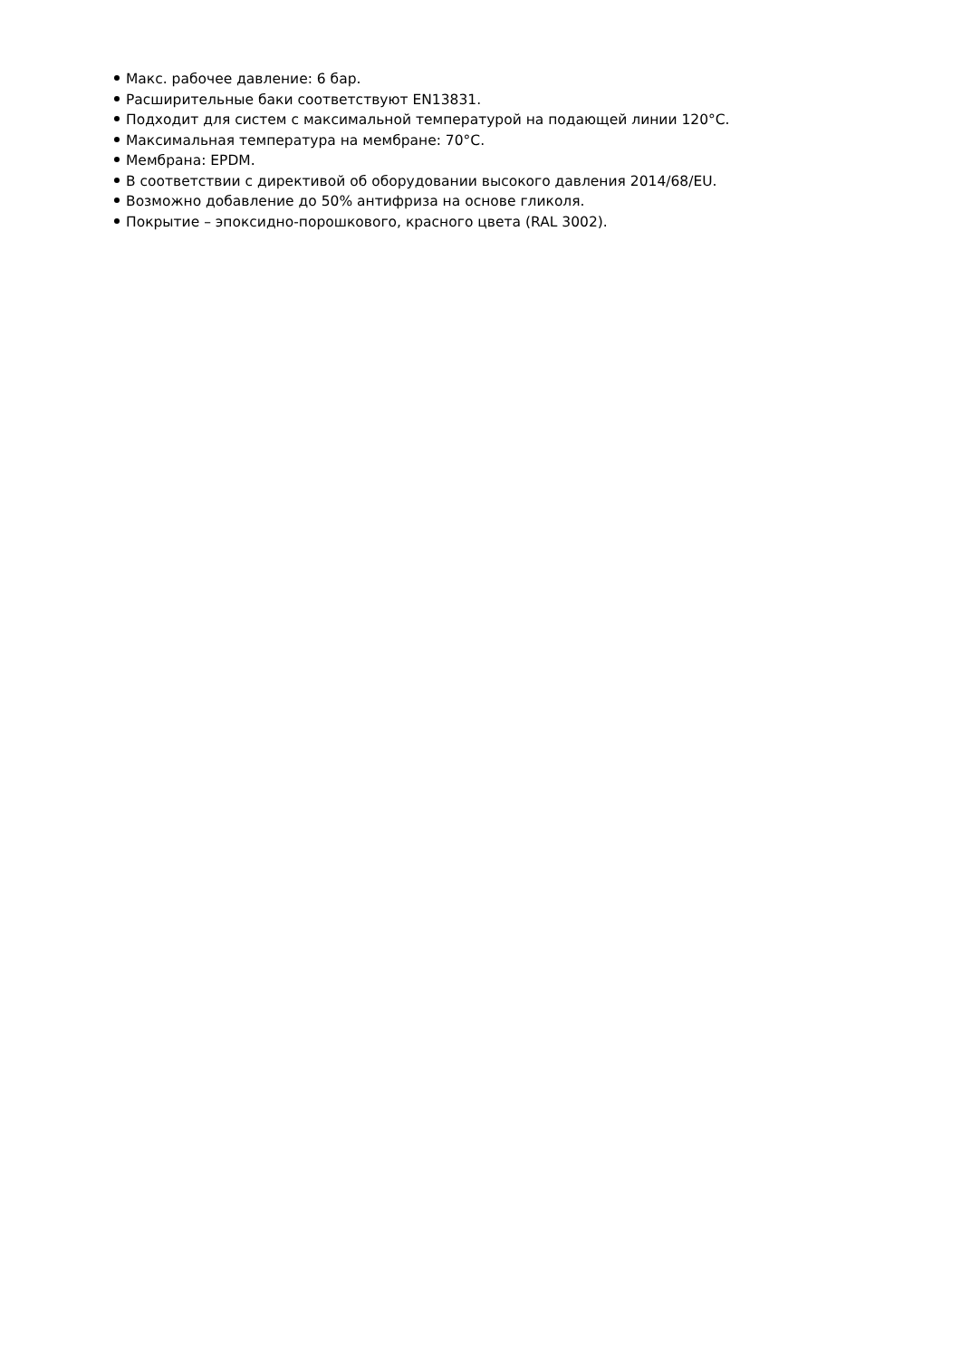Макс. рабочее давление: 6 бар.
Расширительные баки соответствуют EN13831.
Подходит для систем с максимальной температурой на подающей линии 120°C.
Максимальная температура на мембране: 70°C.
Мембрана: EPDM.
В соответствии с директивой об оборудовании высокого давления 2014/68/EU.
Возможно добавление до 50% антифриза на основе гликоля.
Покрытие – эпоксидно-порошкового, красного цвета (RAL 3002).